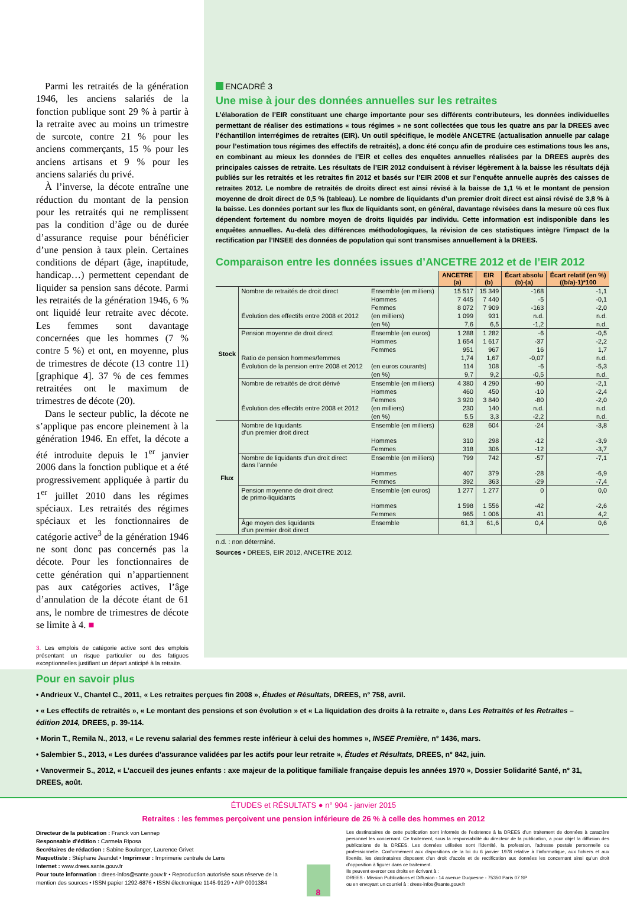Parmi les retraités de la génération 1946, les anciens salariés de la fonction publique sont 29 % à partir à la retraite avec au moins un trimestre de surcote, contre 21 % pour les anciens commerçants, 15 % pour les anciens artisans et 9 % pour les anciens salariés du privé.
À l’inverse, la décote entraîne une réduction du montant de la pension pour les retraités qui ne remplissent pas la condition d’âge ou de durée d’assurance requise pour bénéficier d’une pension à taux plein. Certaines conditions de départ (âge, inaptitude, handicap…) permettent cependant de liquider sa pension sans décote. Parmi les retraités de la génération 1946, 6 % ont liquidé leur retraite avec décote. Les femmes sont davantage concernées que les hommes (7 % contre 5 %) et ont, en moyenne, plus de trimestres de décote (13 contre 11) [graphique 4]. 37 % de ces femmes retraitées ont le maximum de trimestres de décote (20).
Dans le secteur public, la décote ne s’applique pas encore pleinement à la génération 1946. En effet, la décote a été introduite depuis le 1<sup>er</sup> janvier 2006 dans la fonction publique et a été progressivement appliquée à partir du 1<sup>er</sup> juillet 2010 dans les régimes spéciaux. Les retraités des régimes spéciaux et les fonctionnaires de catégorie active<sup>3</sup> de la génération 1946 ne sont donc pas concernés pas la décote. Pour les fonctionnaires de cette génération qui n’appartiennent pas aux catégories actives, l’âge d’annulation de la décote étant de 61 ans, le nombre de trimestres de décote se limite à 4. ■
3. Les emplois de catégorie active sont des emplois présentant un risque particulier ou des fatigues exceptionnelles justifiant un départ anticipé à la retraite.
ENCADRÉ 3
Une mise à jour des données annuelles sur les retraites
L’élaboration de l’EIR constituant une charge importante pour ses différents contributeurs, les données individuelles permettant de réaliser des estimations « tous régimes » ne sont collectées que tous les quatre ans par la DREES avec l’échantillon interrégimes de retraites (EIR). Un outil spécifique, le modèle ANCETRE (actualisation annuelle par calage pour l’estimation tous régimes des effectifs de retraités), a donc été conçu afin de produire ces estimations tous les ans, en combinant au mieux les données de l’EIR et celles des enquêtes annuelles réalisées par la DREES auprès des principales caisses de retraite. Les résultats de l’EIR 2012 conduisent à réviser légèrement à la baisse les résultats déjà publiés sur les retraités et les retraites fin 2012 et basés sur l’EIR 2008 et sur l’enquête annuelle auprès des caisses de retraites 2012. Le nombre de retraités de droits direct est ainsi révisé à la baisse de 1,1 % et le montant de pension moyenne de droit direct de 0,5 % (tableau). Le nombre de liquidants d’un premier droit direct est ainsi révisé de 3,8 % à la baisse. Les données portant sur les flux de liquidants sont, en général, davantage révisées dans la mesure où ces flux dépendent fortement du nombre moyen de droits liquidés par individu. Cette information est indisponible dans les enquêtes annuelles. Au-delà des différences méthodologiques, la révision de ces statistiques intègre l’impact de la rectification par l’INSEE des données de population qui sont transmises annuellement à la DREES.
Comparaison entre les données issues d’ANCETRE 2012 et de l’EIR 2012
| | | | ANCETRE (a) | EIR (b) | Écart absolu (b)-(a) | Écart relatif (en %) ((b/a)-1)*100 |
| Stock | Nombre de retraités de droit direct | Ensemble (en milliers) | 15 517 | 15 349 | -168 | -1,1 |
| | | Hommes | 7 445 | 7 440 | -5 | -0,1 |
| | | Femmes | 8 072 | 7 909 | -163 | -2,0 |
| | Évolution des effectifs entre 2008 et 2012 | (en milliers) | 1 099 | 931 | n.d. | n.d. |
| | | (en %) | 7,6 | 6,5 | -1,2 | n.d. |
| | Pension moyenne de droit direct | Ensemble (en euros) | 1 288 | 1 282 | -6 | -0,5 |
| | | Hommes | 1 654 | 1 617 | -37 | -2,2 |
| | | Femmes | 951 | 967 | 16 | 1,7 |
| | Ratio de pension hommes/femmes | | 1,74 | 1,67 | -0,07 | n.d. |
| | Évolution de la pension entre 2008 et 2012 | (en euros courants) | 114 | 108 | -6 | -5,3 |
| | | (en %) | 9,7 | 9,2 | -0,5 | n.d. |
| | Nombre de retraités de droit dérivé | Ensemble (en milliers) | 4 380 | 4 290 | -90 | -2,1 |
| | | Hommes | 460 | 450 | -10 | -2,4 |
| | | Femmes | 3 920 | 3 840 | -80 | -2,0 |
| | Évolution des effectifs entre 2008 et 2012 | (en milliers) | 230 | 140 | n.d. | n.d. |
| | | (en %) | 5,5 | 3,3 | -2,2 | n.d. |
| Flux | Nombre de liquidants d’un premier droit direct | Ensemble (en milliers) | 628 | 604 | -24 | -3,8 |
| | | Hommes | 310 | 298 | -12 | -3,9 |
| | | Femmes | 318 | 306 | -12 | -3,7 |
| | Nombre de liquidants d’un droit direct dans l’année | Ensemble (en milliers) | 799 | 742 | -57 | -7,1 |
| | | Hommes | 407 | 379 | -28 | -6,9 |
| | | Femmes | 392 | 363 | -29 | -7,4 |
| | Pension moyenne de droit direct de primo-liquidants | Ensemble (en euros) | 1 277 | 1 277 | 0 | 0,0 |
| | | Hommes | 1 598 | 1 556 | -42 | -2,6 |
| | | Femmes | 965 | 1 006 | 41 | 4,2 |
| | Âge moyen des liquidants d’un premier droit direct | Ensemble | 61,3 | 61,6 | 0,4 | 0,6 |
n.d. : non déterminé.
Sources • DREES, EIR 2012, ANCETRE 2012.
Pour en savoir plus
• Andrieux V., Chantel C., 2011, « Les retraites perçues fin 2008 », Études et Résultats, DREES, n° 758, avril.
• « Les effectifs de retraités », « Le montant des pensions et son évolution » et « La liquidation des droits à la retraite », dans Les Retraités et les Retraites – édition 2014, DREES, p. 39-114.
• Morin T., Remila N., 2013, « Le revenu salarial des femmes reste inférieur à celui des hommes », INSEE Première, n° 1436, mars.
• Salembier S., 2013, « Les durées d’assurance validées par les actifs pour leur retraite », Études et Résultats, DREES, n° 842, juin.
• Vanovermeir S., 2012, « L’accueil des jeunes enfants : axe majeur de la politique familiale française depuis les années 1970 », Dossier Solidarité Santé, n° 31, DREES, août.
ÉTUDES et RÉSULTATS ● n° 904 - janvier 2015
Retraites : les femmes perçoivent une pension inférieure de 26 % à celle des hommes en 2012
Directeur de la publication : Franck von Lennep
Responsable d’édition : Carmela Riposa
Secrétaires de rédaction : Sabine Boulanger, Laurence Grivet
Maquettiste : Stéphane Jeandet • Imprimeur : Imprimerie centrale de Lens
Internet : www.drees.sante.gouv.fr
Pour toute information : drees-infos@sante.gouv.fr • Reproduction autorisée sous réserve de la mention des sources • ISSN papier 1292-6876 • ISSN électronique 1146-9129 • AIP 0001384
8
Les destinataires de cette publication sont informés de l’existence à la DREES d’un traitement de données à caractère personnel les concernant. Ce traitement, sous la responsabilité du directeur de la publication, a pour objet la diffusion des publications de la DREES. Les données utilisées sont l’identité, la profession, l’adresse postale personnelle ou professionnelle. Conformément aux dispositions de la loi du 6 janvier 1978 relative à l’informatique, aux fichiers et aux libertés, les destinataires disposent d’un droit d’accès et de rectification aux données les concernant ainsi qu’un droit d’opposition à figurer dans ce traitement.
Ils peuvent exercer ces droits en écrivant à :
DREES - Mission Publications et Diffusion - 14 avenue Duquesne - 75350 Paris 07 SP
ou en envoyant un courriel à : drees-infos@sante.gouv.fr